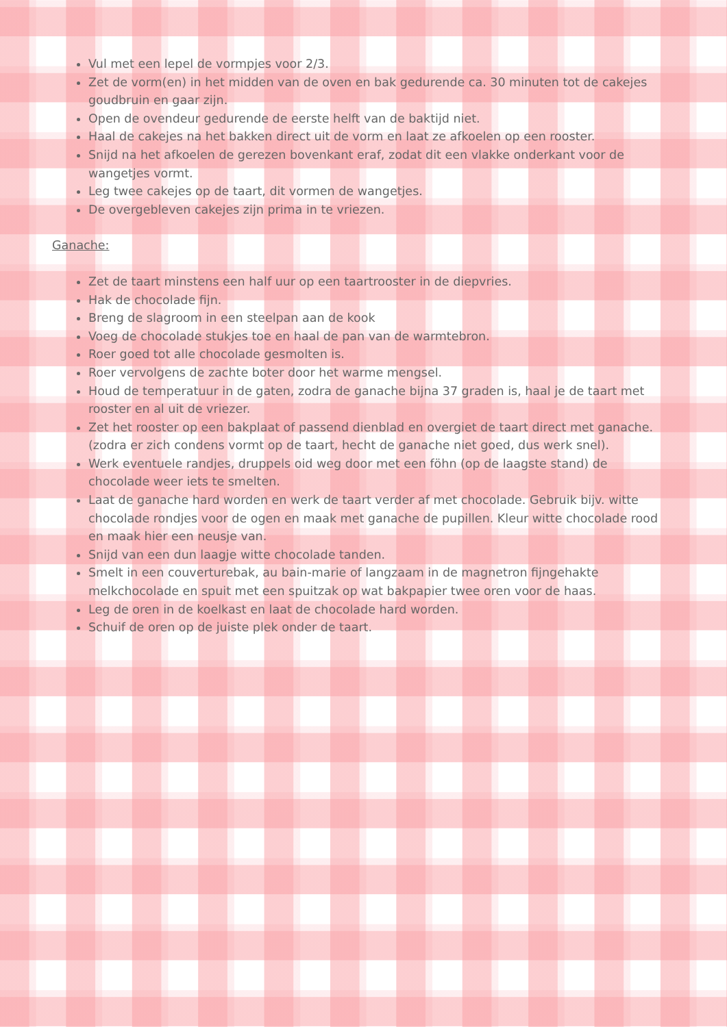Vul met een lepel de vormpjes voor 2/3.
Zet de vorm(en) in het midden van de oven en bak gedurende ca. 30 minuten tot de cakejes goudbruin en gaar zijn.
Open de ovendeur gedurende de eerste helft van de baktijd niet.
Haal de cakejes na het bakken direct uit de vorm en laat ze afkoelen op een rooster.
Snijd na het afkoelen de gerezen bovenkant eraf, zodat dit een vlakke onderkant voor de wangetjes vormt.
Leg twee cakejes op de taart, dit vormen de wangetjes.
De overgebleven cakejes zijn prima in te vriezen.
Ganache:
Zet de taart minstens een half uur op een taartrooster in de diepvries.
Hak de chocolade fijn.
Breng de slagroom in een steelpan aan de kook
Voeg de chocolade stukjes toe en haal de pan van de warmtebron.
Roer goed tot alle chocolade gesmolten is.
Roer vervolgens de zachte boter door het warme mengsel.
Houd de temperatuur in de gaten, zodra de ganache bijna 37 graden is, haal je de taart met rooster en al uit de vriezer.
Zet het rooster op een bakplaat of passend dienblad en overgiet de taart direct met ganache. (zodra er zich condens vormt op de taart, hecht de ganache niet goed, dus werk snel).
Werk eventuele randjes, druppels oid weg door met een föhn (op de laagste stand) de chocolade weer iets te smelten.
Laat de ganache hard worden en werk de taart verder af met chocolade. Gebruik bijv. witte chocolade rondjes voor de ogen en maak met ganache de pupillen. Kleur witte chocolade rood en maak hier een neusje van.
Snijd van een dun laagje witte chocolade tanden.
Smelt in een couverturebak, au bain-marie of langzaam in de magnetron fijngehakte melkchocolade en spuit met een spuitzak op wat bakpapier twee oren voor de haas.
Leg de oren in de koelkast en laat de chocolade hard worden.
Schuif de oren op de juiste plek onder de taart.